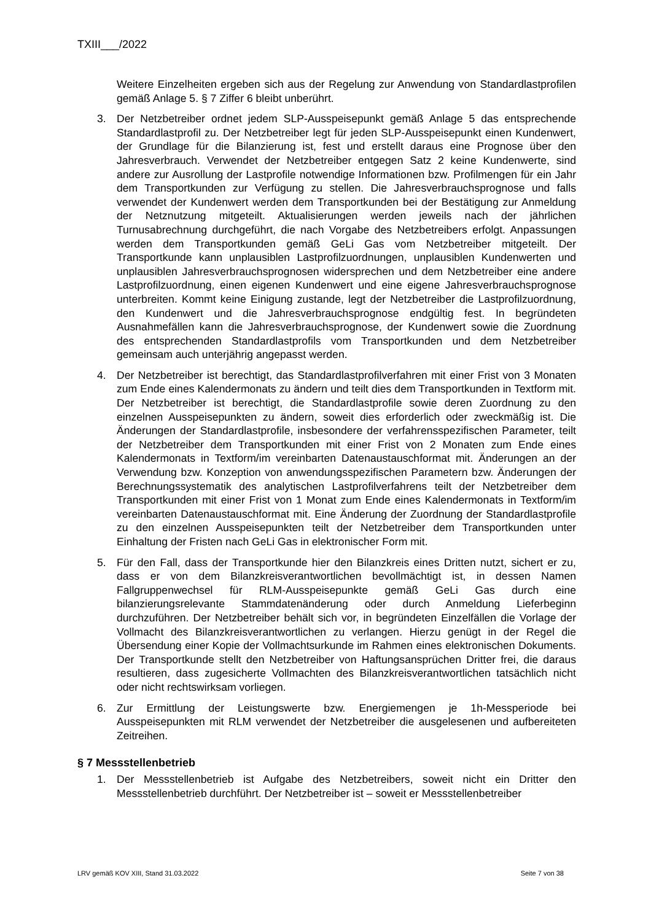TXIII___/2022
Weitere Einzelheiten ergeben sich aus der Regelung zur Anwendung von Standardlastprofilen gemäß Anlage 5. § 7 Ziffer 6 bleibt unberührt.
3. Der Netzbetreiber ordnet jedem SLP-Ausspeisepunkt gemäß Anlage 5 das entsprechende Standardlastprofil zu. Der Netzbetreiber legt für jeden SLP-Ausspeisepunkt einen Kundenwert, der Grundlage für die Bilanzierung ist, fest und erstellt daraus eine Prognose über den Jahresverbrauch. Verwendet der Netzbetreiber entgegen Satz 2 keine Kundenwerte, sind andere zur Ausrollung der Lastprofile notwendige Informationen bzw. Profilmengen für ein Jahr dem Transportkunden zur Verfügung zu stellen. Die Jahresverbrauchsprognose und falls verwendet der Kundenwert werden dem Transportkunden bei der Bestätigung zur Anmeldung der Netznutzung mitgeteilt. Aktualisierungen werden jeweils nach der jährlichen Turnusabrechnung durchgeführt, die nach Vorgabe des Netzbetreibers erfolgt. Anpassungen werden dem Transportkunden gemäß GeLi Gas vom Netzbetreiber mitgeteilt. Der Transportkunde kann unplausiblen Lastprofilzuordnungen, unplausiblen Kundenwerten und unplausiblen Jahresverbrauchsprognosen widersprechen und dem Netzbetreiber eine andere Lastprofilzuordnung, einen eigenen Kundenwert und eine eigene Jahresverbrauchsprognose unterbreiten. Kommt keine Einigung zustande, legt der Netzbetreiber die Lastprofilzuordnung, den Kundenwert und die Jahresverbrauchsprognose endgültig fest. In begründeten Ausnahmefällen kann die Jahresverbrauchsprognose, der Kundenwert sowie die Zuordnung des entsprechenden Standardlastprofils vom Transportkunden und dem Netzbetreiber gemeinsam auch unterjährig angepasst werden.
4. Der Netzbetreiber ist berechtigt, das Standardlastprofilverfahren mit einer Frist von 3 Monaten zum Ende eines Kalendermonats zu ändern und teilt dies dem Transportkunden in Textform mit. Der Netzbetreiber ist berechtigt, die Standardlastprofile sowie deren Zuordnung zu den einzelnen Ausspeisepunkten zu ändern, soweit dies erforderlich oder zweckmäßig ist. Die Änderungen der Standardlastprofile, insbesondere der verfahrensspezifischen Parameter, teilt der Netzbetreiber dem Transportkunden mit einer Frist von 2 Monaten zum Ende eines Kalendermonats in Textform/im vereinbarten Datenaustauschformat mit. Änderungen an der Verwendung bzw. Konzeption von anwendungsspezifischen Parametern bzw. Änderungen der Berechnungssystematik des analytischen Lastprofilverfahrens teilt der Netzbetreiber dem Transportkunden mit einer Frist von 1 Monat zum Ende eines Kalendermonats in Textform/im vereinbarten Datenaustauschformat mit. Eine Änderung der Zuordnung der Standardlastprofile zu den einzelnen Ausspeisepunkten teilt der Netzbetreiber dem Transportkunden unter Einhaltung der Fristen nach GeLi Gas in elektronischer Form mit.
5. Für den Fall, dass der Transportkunde hier den Bilanzkreis eines Dritten nutzt, sichert er zu, dass er von dem Bilanzkreisverantwortlichen bevollmächtigt ist, in dessen Namen Fallgruppenwechsel für RLM-Ausspeisepunkte gemäß GeLi Gas durch eine bilanzierungsrelevante Stammdatenänderung oder durch Anmeldung Lieferbeginn durchzuführen. Der Netzbetreiber behält sich vor, in begründeten Einzelfällen die Vorlage der Vollmacht des Bilanzkreisverantwortlichen zu verlangen. Hierzu genügt in der Regel die Übersendung einer Kopie der Vollmachtsurkunde im Rahmen eines elektronischen Dokuments. Der Transportkunde stellt den Netzbetreiber von Haftungsansprüchen Dritter frei, die daraus resultieren, dass zugesicherte Vollmachten des Bilanzkreisverantwortlichen tatsächlich nicht oder nicht rechtswirksam vorliegen.
6. Zur Ermittlung der Leistungswerte bzw. Energiemengen je 1h-Messperiode bei Ausspeisepunkten mit RLM verwendet der Netzbetreiber die ausgelesenen und aufbereiteten Zeitreihen.
§ 7 Messstellenbetrieb
1. Der Messstellenbetrieb ist Aufgabe des Netzbetreibers, soweit nicht ein Dritter den Messstellenbetrieb durchführt. Der Netzbetreiber ist – soweit er Messstellenbetreiber
LRV gemäß KOV XIII, Stand 31.03.2022 Seite 7 von 38